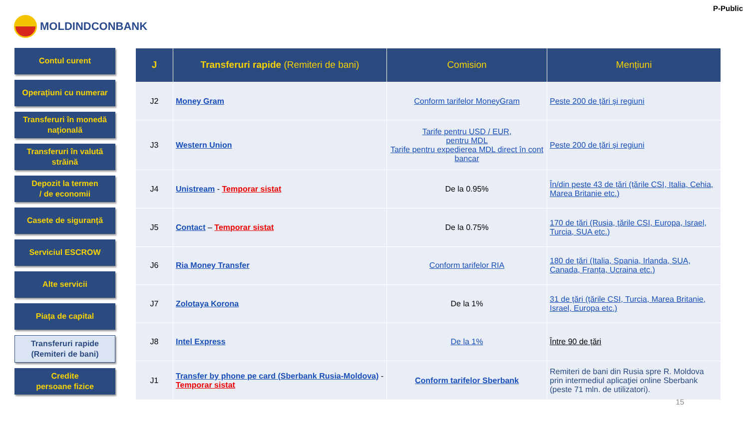MOLDINDCONBANK
P-Public
Contul curent
Operațiuni cu numerar
Transferuri în monedă națională
Transferuri în valută străină
Depozit la termen
/ de economii
Casete de siguranță
Serviciul ESCROW
Alte servicii
Piața de capital
Transferuri rapide
(Remiteri de bani)
Credite
persoane fizice
| J | Transferuri rapide (Remiteri de bani) | Comision | Mențiuni |
| --- | --- | --- | --- |
| J2 | Money Gram | Conform tarifelor MoneyGram | Peste 200 de țări și regiuni |
| J3 | Western Union | Tarife pentru USD / EUR, pentru MDL Tarife pentru expedierea MDL direct în cont bancar | Peste 200 de țări și regiuni |
| J4 | Unistream - Temporar sistat | De la 0.95% | În/din peste 43 de țări (țările CSI, Italia, Cehia, Marea Britanie etc.) |
| J5 | Contact – Temporar sistat | De la 0.75% | 170 de țări (Rusia, țările CSI, Europa, Israel, Turcia, SUA etc.) |
| J6 | Ria Money Transfer | Conform tarifelor RIA | 180 de țări (Italia, Spania, Irlanda, SUA, Canada, Franța, Ucraina etc.) |
| J7 | Zolotaya Korona | De la 1% | 31 de țări (țările CSI, Turcia, Marea Britanie, Israel, Europa etc.) |
| J8 | Intel Express | De la 1% | Între 90 de țări |
| J1 | Transfer by phone pe card (Sberbank Rusia-Moldova) - Temporar sistat | Conform tarifelor Sberbank | Remiteri de bani din Rusia spre R. Moldova prin intermediul aplicaţiei online Sberbank (peste 71 mln. de utilizatori). |
15